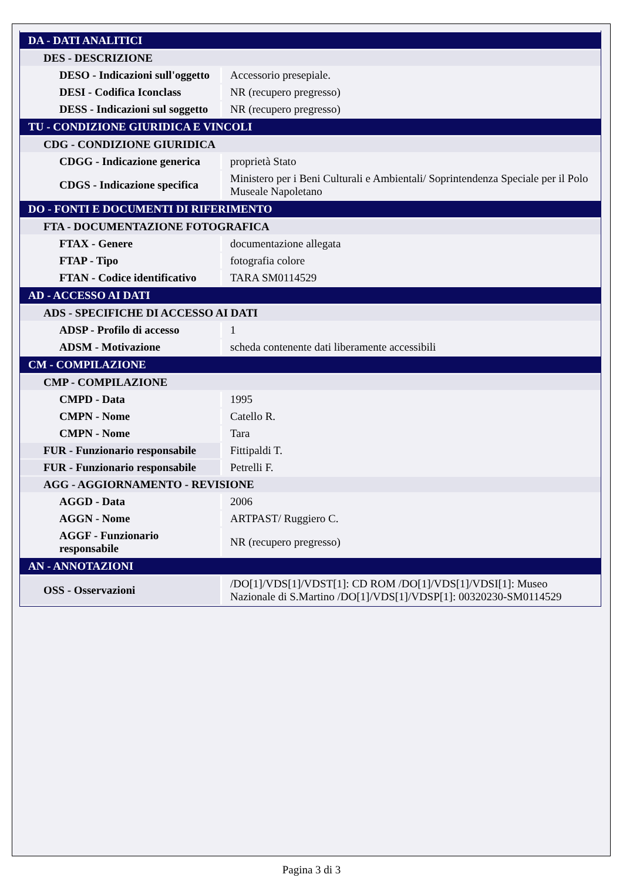| DA - DATI ANALITICI | |
| DES - DESCRIZIONE | |
| DESO - Indicazioni sull'oggetto | Accessorio presepiale. |
| DESI - Codifica Iconclass | NR (recupero pregresso) |
| DESS - Indicazioni sul soggetto | NR (recupero pregresso) |
| TU - CONDIZIONE GIURIDICA E VINCOLI | |
| CDG - CONDIZIONE GIURIDICA | |
| CDGG - Indicazione generica | proprietà Stato |
| CDGS - Indicazione specifica | Ministero per i Beni Culturali e Ambientali/ Soprintendenza Speciale per il Polo Museale Napoletano |
| DO - FONTI E DOCUMENTI DI RIFERIMENTO | |
| FTA - DOCUMENTAZIONE FOTOGRAFICA | |
| FTAX - Genere | documentazione allegata |
| FTAP - Tipo | fotografia colore |
| FTAN - Codice identificativo | TARA SM0114529 |
| AD - ACCESSO AI DATI | |
| ADS - SPECIFICHE DI ACCESSO AI DATI | |
| ADSP - Profilo di accesso | 1 |
| ADSM - Motivazione | scheda contenente dati liberamente accessibili |
| CM - COMPILAZIONE | |
| CMP - COMPILAZIONE | |
| CMPD - Data | 1995 |
| CMPN - Nome | Catello R. |
| CMPN - Nome | Tara |
| FUR - Funzionario responsabile | Fittipaldi T. |
| FUR - Funzionario responsabile | Petrelli F. |
| AGG - AGGIORNAMENTO - REVISIONE | |
| AGGD - Data | 2006 |
| AGGN - Nome | ARTPAST/ Ruggiero C. |
| AGGF - Funzionario responsabile | NR (recupero pregresso) |
| AN - ANNOTAZIONI | |
| OSS - Osservazioni | /DO[1]/VDS[1]/VDST[1]: CD ROM /DO[1]/VDS[1]/VDSI[1]: Museo Nazionale di S.Martino /DO[1]/VDS[1]/VDSP[1]: 00320230-SM0114529 |
Pagina 3 di 3